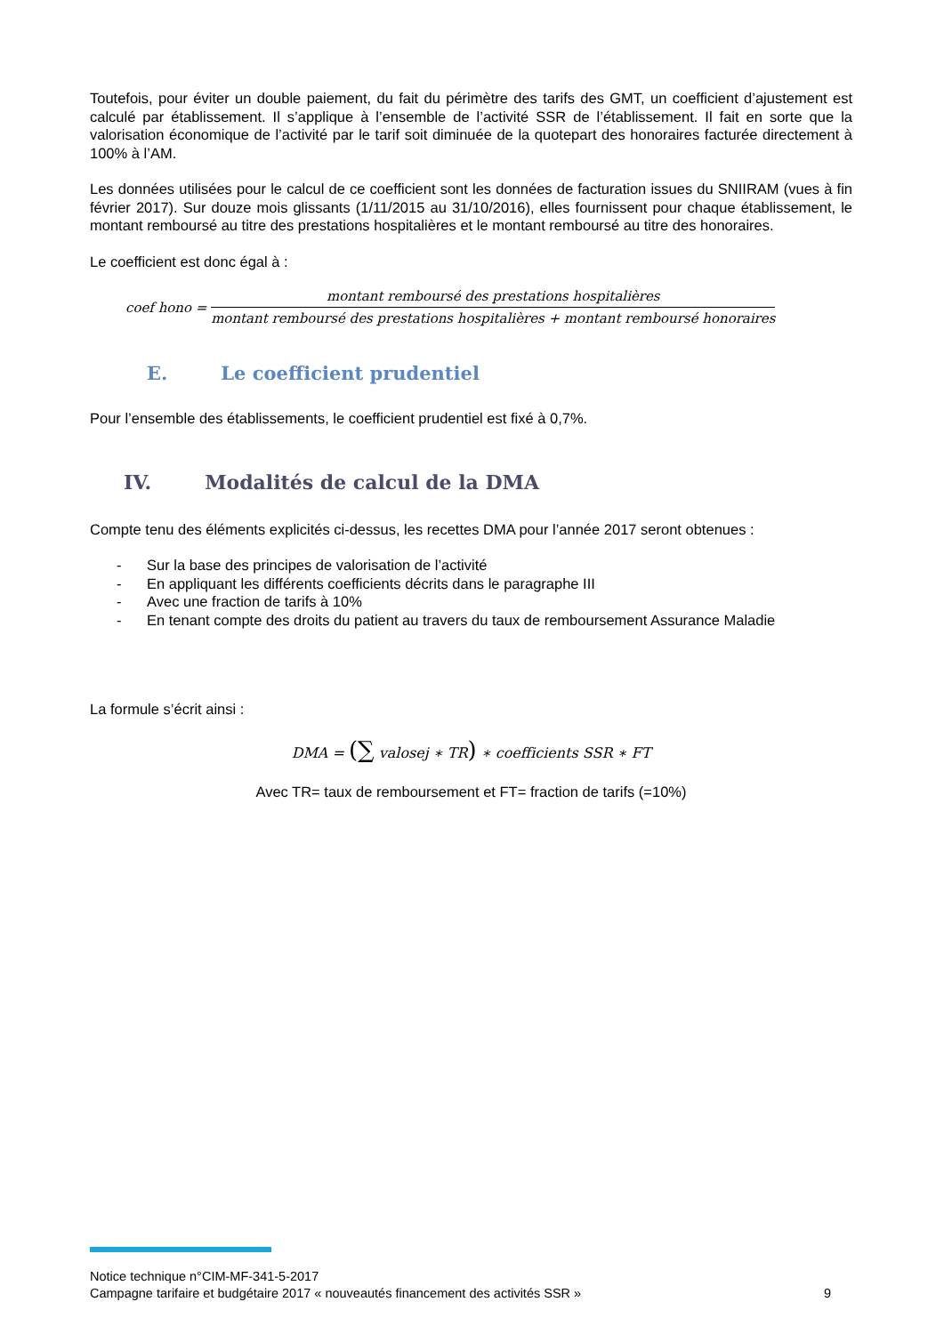Toutefois, pour éviter un double paiement, du fait du périmètre des tarifs des GMT, un coefficient d’ajustement est calculé par établissement. Il s’applique à l’ensemble de l’activité SSR de l’établissement. Il fait en sorte que la valorisation économique de l’activité par le tarif soit diminuée de la quotepart des honoraires facturée directement à 100% à l’AM.
Les données utilisées pour le calcul de ce coefficient sont les données de facturation issues du SNIIRAM (vues à fin février 2017). Sur douze mois glissants (1/11/2015 au 31/10/2016), elles fournissent pour chaque établissement, le montant remboursé au titre des prestations hospitalières et le montant remboursé au titre des honoraires.
Le coefficient est donc égal à :
coef hono = montant remboursé des prestations hospitalières montant remboursé des prestations hospitalières + montant remboursé honoraires
E. Le coefficient prudentiel
Pour l’ensemble des établissements, le coefficient prudentiel est fixé à 0,7%.
IV. Modalités de calcul de la DMA
Compte tenu des éléments explicités ci-dessus, les recettes DMA pour l’année 2017 seront obtenues :
- Sur la base des principes de valorisation de l’activité
- En appliquant les différents coefficients décrits dans le paragraphe III
- Avec une fraction de tarifs à 10%
- En tenant compte des droits du patient au travers du taux de remboursement Assurance Maladie
La formule s’écrit ainsi :
DMA = (∑ valosej ∗ TR) ∗ coefficients SSR ∗ FT
Avec TR= taux de remboursement et FT= fraction de tarifs (=10%)
Notice technique n°CIM-MF-341-5-2017
Campagne tarifaire et budgétaire 2017 « nouveautés financement des activités SSR » 9